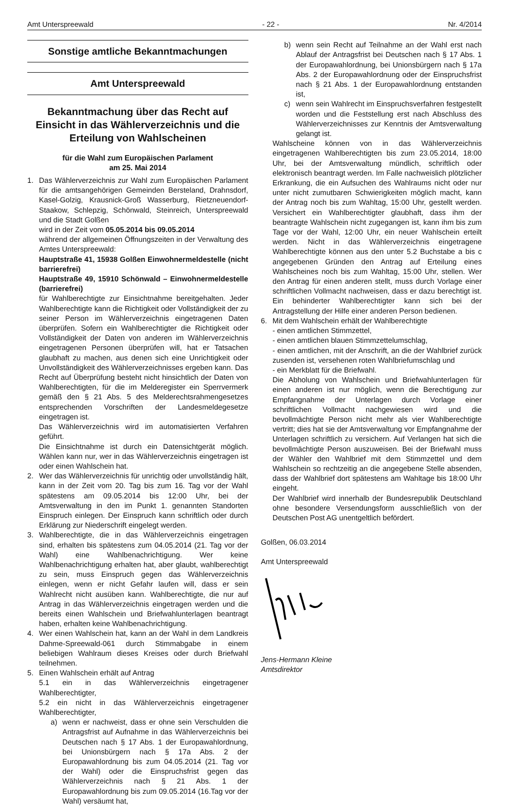Amt Unterspreewald - 22 - Nr. 4/2014
Sonstige amtliche Bekanntmachungen
Amt Unterspreewald
Bekanntmachung über das Recht auf Einsicht in das Wählerverzeichnis und die Erteilung von Wahlscheinen
für die Wahl zum Europäischen Parlament
am 25. Mai 2014
1. Das Wählerverzeichnis zur Wahl zum Europäischen Parlament für die amtsangehörigen Gemeinden Bersteland, Drahnsdorf, Kasel-Golzig, Krausnick-Groß Wasserburg, Rietzneuendorf-Staakow, Schlepzig, Schönwald, Steinreich, Unterspreewald und die Stadt Golßen
wird in der Zeit vom 05.05.2014 bis 09.05.2014
während der allgemeinen Öffnungszeiten in der Verwaltung des Amtes Unterspreewald:
Hauptstraße 41, 15938 Golßen Einwohnermeldestelle (nicht barrierefrei)
Hauptstraße 49, 15910 Schönwald – Einwohnermeldestelle (barrierefrei)
für Wahlberechtigte zur Einsichtnahme bereitgehalten. Jeder Wahlberechtigte kann die Richtigkeit oder Vollständigkeit der zu seiner Person im Wählerverzeichnis eingetragenen Daten überprüfen. Sofern ein Wahlberechtigter die Richtigkeit oder Vollständigkeit der Daten von anderen im Wählerverzeichnis eingetragenen Personen überprüfen will, hat er Tatsachen glaubhaft zu machen, aus denen sich eine Unrichtigkeit oder Unvollständigkeit des Wählerverzeichnisses ergeben kann. Das Recht auf Überprüfung besteht nicht hinsichtlich der Daten von Wahlberechtigten, für die im Melderegister ein Sperrvermerk gemäß den § 21 Abs. 5 des Melderechtsrahmengesetzes entsprechenden Vorschriften der Landesmeldegesetze eingetragen ist.
Das Wählerverzeichnis wird im automatisierten Verfahren geführt.
Die Einsichtnahme ist durch ein Datensichtgerät möglich. Wählen kann nur, wer in das Wählerverzeichnis eingetragen ist oder einen Wahlschein hat.
2. Wer das Wählerverzeichnis für unrichtig oder unvollständig hält, kann in der Zeit vom 20. Tag bis zum 16. Tag vor der Wahl spätestens am 09.05.2014 bis 12:00 Uhr, bei der Amtsverwaltung in den im Punkt 1. genannten Standorten Einspruch einlegen. Der Einspruch kann schriftlich oder durch Erklärung zur Niederschrift eingelegt werden.
3. Wahlberechtigte, die in das Wählerverzeichnis eingetragen sind, erhalten bis spätestens zum 04.05.2014 (21. Tag vor der Wahl) eine Wahlbenachrichtigung. Wer keine Wahlbenachrichtigung erhalten hat, aber glaubt, wahlberechtigt zu sein, muss Einspruch gegen das Wählerverzeichnis einlegen, wenn er nicht Gefahr laufen will, dass er sein Wahlrecht nicht ausüben kann. Wahlberechtigte, die nur auf Antrag in das Wählerverzeichnis eingetragen werden und die bereits einen Wahlschein und Briefwahlunterlagen beantragt haben, erhalten keine Wahlbenachrichtigung.
4. Wer einen Wahlschein hat, kann an der Wahl in dem Landkreis Dahme-Spreewald-061 durch Stimmabgabe in einem beliebigen Wahlraum dieses Kreises oder durch Briefwahl teilnehmen.
5. Einen Wahlschein erhält auf Antrag
5.1 ein in das Wählerverzeichnis eingetragener Wahlberechtigter,
5.2 ein nicht in das Wählerverzeichnis eingetragener Wahlberechtigter,
a) wenn er nachweist, dass er ohne sein Verschulden die Antragsfrist auf Aufnahme in das Wählerverzeichnis bei Deutschen nach § 17 Abs. 1 der Europawahlordnung, bei Unionsbürgern nach § 17a Abs. 2 der Europawahlordnung bis zum 04.05.2014 (21. Tag vor der Wahl) oder die Einspruchsfrist gegen das Wählerverzeichnis nach § 21 Abs. 1 der Europawahlordnung bis zum 09.05.2014 (16.Tag vor der Wahl) versäumt hat,
b) wenn sein Recht auf Teilnahme an der Wahl erst nach Ablauf der Antragsfrist bei Deutschen nach § 17 Abs. 1 der Europawahlordnung, bei Unionsbürgern nach § 17a Abs. 2 der Europawahlordnung oder der Einspruchsfrist nach § 21 Abs. 1 der Europawahlordnung entstanden ist,
c) wenn sein Wahlrecht im Einspruchsverfahren festgestellt worden und die Feststellung erst nach Abschluss des Wählerverzeichnisses zur Kenntnis der Amtsverwaltung gelangt ist.
Wahlscheine können von in das Wählerverzeichnis eingetragenen Wahlberechtigten bis zum 23.05.2014, 18:00 Uhr, bei der Amtsverwaltung mündlich, schriftlich oder elektronisch beantragt werden. Im Falle nachweislich plötzlicher Erkrankung, die ein Aufsuchen des Wahlraums nicht oder nur unter nicht zumutbaren Schwierigkeiten möglich macht, kann der Antrag noch bis zum Wahltag, 15:00 Uhr, gestellt werden. Versichert ein Wahlberechtigter glaubhaft, dass ihm der beantragte Wahlschein nicht zugegangen ist, kann ihm bis zum Tage vor der Wahl, 12:00 Uhr, ein neuer Wahlschein erteilt werden. Nicht in das Wählerverzeichnis eingetragene Wahlberechtigte können aus den unter 5.2 Buchstabe a bis c angegebenen Gründen den Antrag auf Erteilung eines Wahlscheines noch bis zum Wahltag, 15:00 Uhr, stellen. Wer den Antrag für einen anderen stellt, muss durch Vorlage einer schriftlichen Vollmacht nachweisen, dass er dazu berechtigt ist. Ein behinderter Wahlberechtigter kann sich bei der Antragstellung der Hilfe einer anderen Person bedienen.
6. Mit dem Wahlschein erhält der Wahlberechtigte
- einen amtlichen Stimmzettel,
- einen amtlichen blauen Stimmzettelumschlag,
- einen amtlichen, mit der Anschrift, an die der Wahlbrief zurück zusenden ist, versehenen roten Wahlbriefumschlag und
- ein Merkblatt für die Briefwahl.
Die Abholung von Wahlschein und Briefwahlunterlagen für einen anderen ist nur möglich, wenn die Berechtigung zur Empfangnahme der Unterlagen durch Vorlage einer schriftlichen Vollmacht nachgewiesen wird und die bevollmächtigte Person nicht mehr als vier Wahlberechtigte vertritt; dies hat sie der Amtsverwaltung vor Empfangnahme der Unterlagen schriftlich zu versichern. Auf Verlangen hat sich die bevollmächtigte Person auszuweisen. Bei der Briefwahl muss der Wähler den Wahlbrief mit dem Stimmzettel und dem Wahlschein so rechtzeitig an die angegebene Stelle absenden, dass der Wahlbrief dort spätestens am Wahltage bis 18:00 Uhr eingeht.
Der Wahlbrief wird innerhalb der Bundesrepublik Deutschland ohne besondere Versendungsform ausschließlich von der Deutschen Post AG unentgeltlich befördert.
Golßen, 06.03.2014
Amt Unterspreewald
Jens-Hermann Kleine
Amtsdirektor